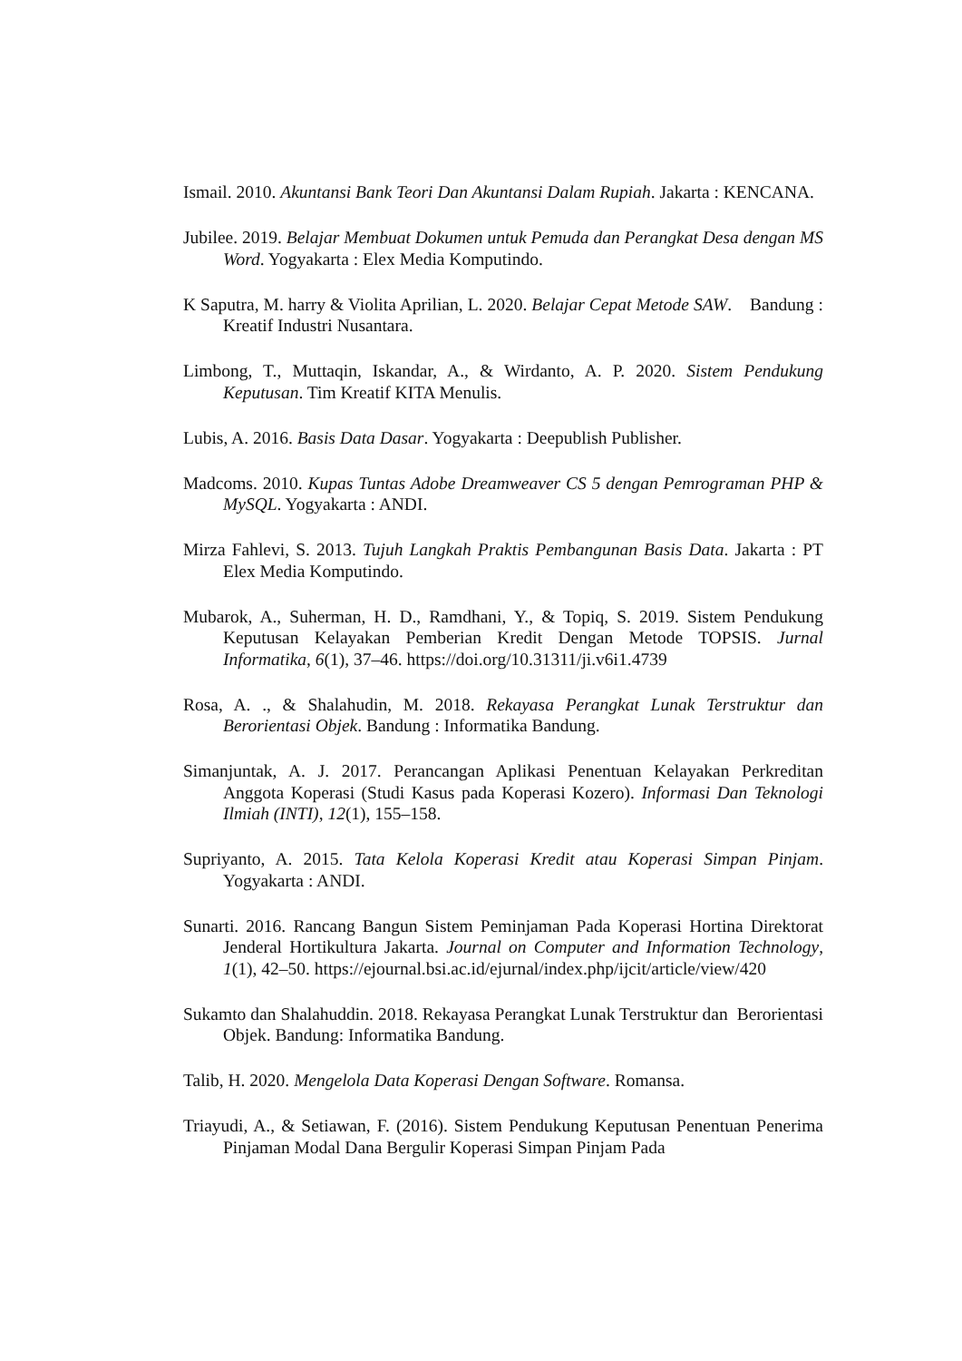Ismail. 2010. Akuntansi Bank Teori Dan Akuntansi Dalam Rupiah. Jakarta : KENCANA.
Jubilee. 2019. Belajar Membuat Dokumen untuk Pemuda dan Perangkat Desa dengan MS Word. Yogyakarta : Elex Media Komputindo.
K Saputra, M. harry & Violita Aprilian, L. 2020. Belajar Cepat Metode SAW. Bandung : Kreatif Industri Nusantara.
Limbong, T., Muttaqin, Iskandar, A., & Wirdanto, A. P. 2020. Sistem Pendukung Keputusan. Tim Kreatif KITA Menulis.
Lubis, A. 2016. Basis Data Dasar. Yogyakarta : Deepublish Publisher.
Madcoms. 2010. Kupas Tuntas Adobe Dreamweaver CS 5 dengan Pemrograman PHP & MySQL. Yogyakarta : ANDI.
Mirza Fahlevi, S. 2013. Tujuh Langkah Praktis Pembangunan Basis Data. Jakarta : PT Elex Media Komputindo.
Mubarok, A., Suherman, H. D., Ramdhani, Y., & Topiq, S. 2019. Sistem Pendukung Keputusan Kelayakan Pemberian Kredit Dengan Metode TOPSIS. Jurnal Informatika, 6(1), 37–46. https://doi.org/10.31311/ji.v6i1.4739
Rosa, A. ., & Shalahudin, M. 2018. Rekayasa Perangkat Lunak Terstruktur dan Berorientasi Objek. Bandung : Informatika Bandung.
Simanjuntak, A. J. 2017. Perancangan Aplikasi Penentuan Kelayakan Perkreditan Anggota Koperasi (Studi Kasus pada Koperasi Kozero). Informasi Dan Teknologi Ilmiah (INTI), 12(1), 155–158.
Supriyanto, A. 2015. Tata Kelola Koperasi Kredit atau Koperasi Simpan Pinjam. Yogyakarta : ANDI.
Sunarti. 2016. Rancang Bangun Sistem Peminjaman Pada Koperasi Hortina Direktorat Jenderal Hortikultura Jakarta. Journal on Computer and Information Technology, 1(1), 42–50. https://ejournal.bsi.ac.id/ejurnal/index.php/ijcit/article/view/420
Sukamto dan Shalahuddin. 2018. Rekayasa Perangkat Lunak Terstruktur dan Berorientasi Objek. Bandung: Informatika Bandung.
Talib, H. 2020. Mengelola Data Koperasi Dengan Software. Romansa.
Triayudi, A., & Setiawan, F. (2016). Sistem Pendukung Keputusan Penentuan Penerima Pinjaman Modal Dana Bergulir Koperasi Simpan Pinjam Pada